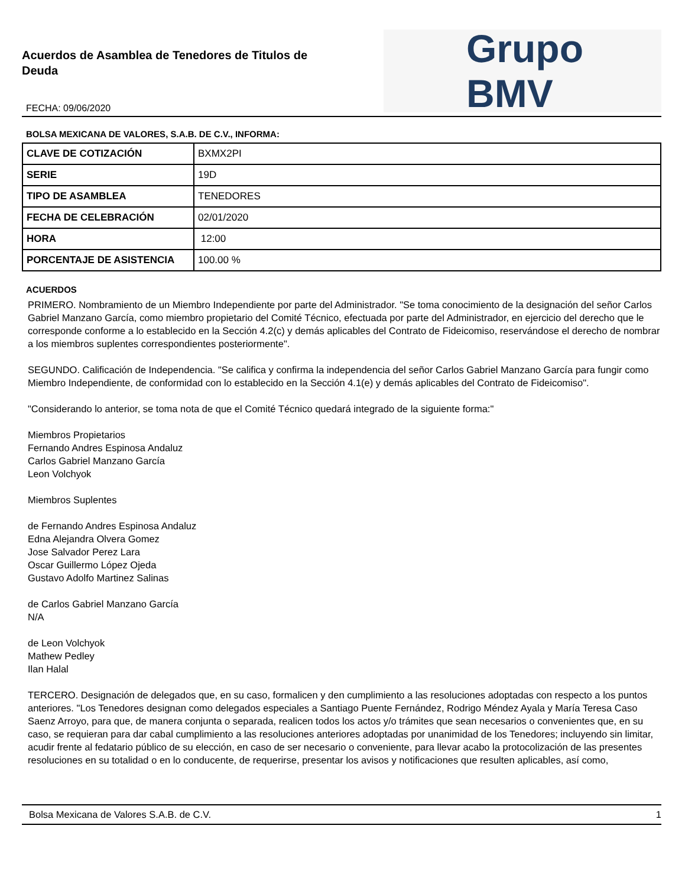Acuerdos de Asamblea de Tenedores de Titulos de
Deuda
FECHA: 09/06/2020
Grupo BMV
BOLSA MEXICANA DE VALORES, S.A.B. DE C.V., INFORMA:
| CLAVE DE COTIZACIÓN | BXMX2PI |
| SERIE | 19D |
| TIPO DE ASAMBLEA | TENEDORES |
| FECHA DE CELEBRACIÓN | 02/01/2020 |
| HORA | 12:00 |
| PORCENTAJE DE ASISTENCIA | 100.00 % |
ACUERDOS
PRIMERO. Nombramiento de un Miembro Independiente por parte del Administrador. "Se toma conocimiento de la designación del señor Carlos Gabriel Manzano García, como miembro propietario del Comité Técnico, efectuada por parte del Administrador, en ejercicio del derecho que le corresponde conforme a lo establecido en la Sección 4.2(c) y demás aplicables del Contrato de Fideicomiso, reservándose el derecho de nombrar a los miembros suplentes correspondientes posteriormente".
SEGUNDO. Calificación de Independencia. "Se califica y confirma la independencia del señor Carlos Gabriel Manzano García para fungir como Miembro Independiente, de conformidad con lo establecido en la Sección 4.1(e) y demás aplicables del Contrato de Fideicomiso".
"Considerando lo anterior, se toma nota de que el Comité Técnico quedará integrado de la siguiente forma:"
Miembros Propietarios
Fernando Andres Espinosa Andaluz
Carlos Gabriel Manzano García
Leon Volchyok
Miembros Suplentes
de Fernando Andres Espinosa Andaluz
Edna Alejandra Olvera Gomez
Jose Salvador Perez Lara
Oscar Guillermo López Ojeda
Gustavo Adolfo Martinez Salinas
de Carlos Gabriel Manzano García
N/A
de Leon Volchyok
Mathew Pedley
Ilan Halal
TERCERO. Designación de delegados que, en su caso, formalicen y den cumplimiento a las resoluciones adoptadas con respecto a los puntos anteriores. "Los Tenedores designan como delegados especiales a Santiago Puente Fernández, Rodrigo Méndez Ayala y María Teresa Caso Saenz Arroyo, para que, de manera conjunta o separada, realicen todos los actos y/o trámites que sean necesarios o convenientes que, en su caso, se requieran para dar cabal cumplimiento a las resoluciones anteriores adoptadas por unanimidad de los Tenedores; incluyendo sin limitar, acudir frente al fedatario público de su elección, en caso de ser necesario o conveniente, para llevar acabo la protocolización de las presentes resoluciones en su totalidad o en lo conducente, de requerirse, presentar los avisos y notificaciones que resulten aplicables, así como,
Bolsa Mexicana de Valores S.A.B. de C.V. 1